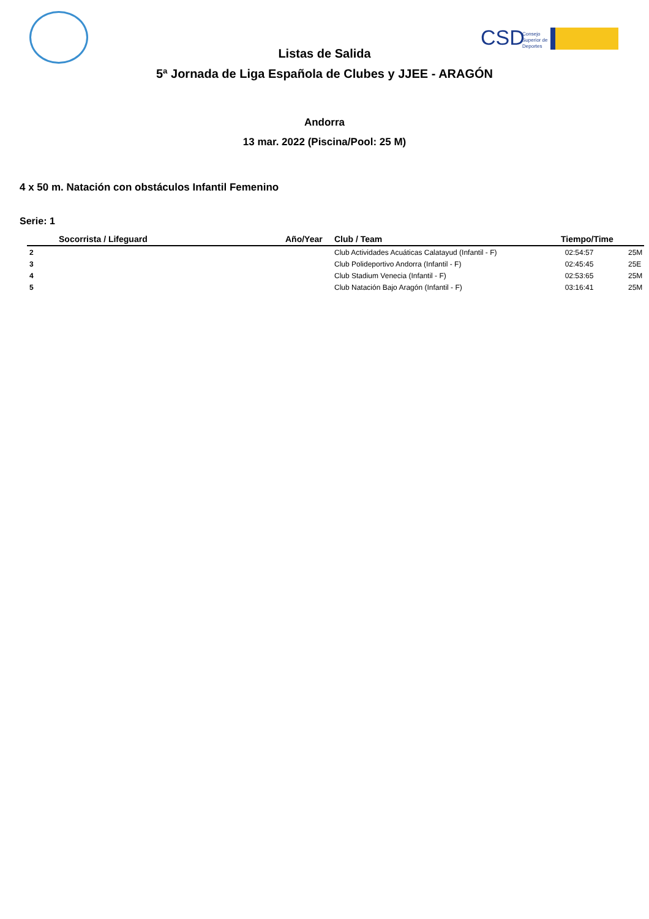CSD
Consejo
Superior de
Deportes
Listas de Salida
5ª Jornada de Liga Española de Clubes y JJEE - ARAGÓN
Andorra
13 mar. 2022 (Piscina/Pool: 25 M)
4 x 50 m. Natación con obstáculos Infantil Femenino
Serie: 1
| | Socorrista / Lifeguard | Año/Year | Club / Team | Tiempo/Time | |
| --- | --- | --- | --- | --- | --- |
| 2 | | | Club Actividades Acuáticas Calatayud (Infantil - F) | 02:54:57 | 25M |
| 3 | | | Club Polideportivo Andorra (Infantil - F) | 02:45:45 | 25E |
| 4 | | | Club Stadium Venecia (Infantil - F) | 02:53:65 | 25M |
| 5 | | | Club Natación Bajo Aragón (Infantil - F) | 03:16:41 | 25M |